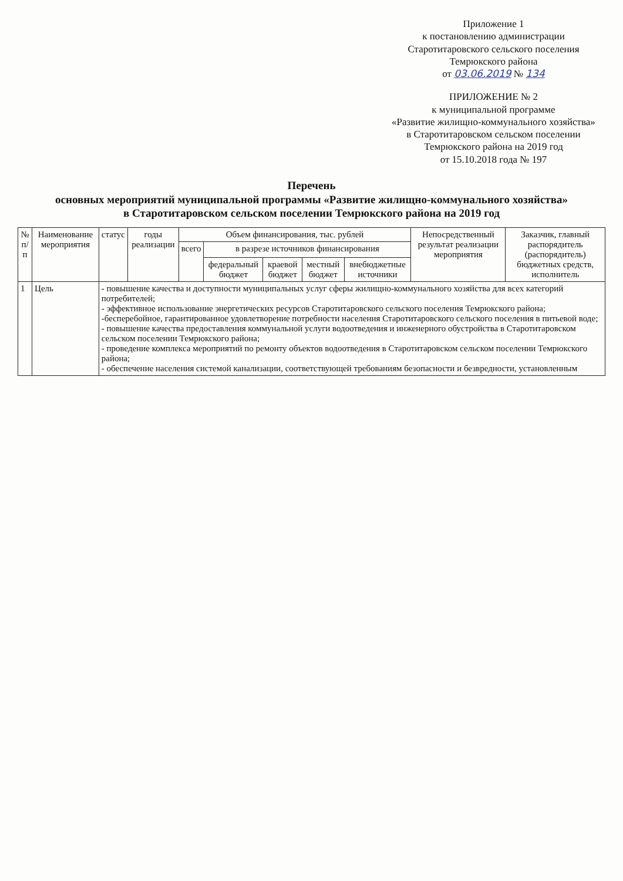Приложение 1
к постановлению администрации
Старотитаровского сельского поселения
Темрюкского района
от 03.06.2019 № 134
ПРИЛОЖЕНИЕ № 2
к муниципальной программе
«Развитие жилищно-коммунального хозяйства»
в Старотитаровском сельском поселении
Темрюкского района на 2019 год
от 15.10.2018 года № 197
Перечень
основных мероприятий муниципальной программы «Развитие жилищно-коммунального хозяйства»
в Старотитаровском сельском поселении Темрюкского района на 2019 год
| № п/п | Наименование мероприятия | статус | годы реализации | Объем финансирования, тыс. рублей | | | | | Непосредственный результат реализации мероприятия | Заказчик, главный распорядитель (распорядитель) бюджетных средств, исполнитель |
| --- | --- | --- | --- | --- | --- | --- | --- | --- | --- | --- |
| | | | | всего | в разрезе источников финансирования | | | | | |
| | | | | | федеральный бюджет | краевой бюджет | местный бюджет | внебюджетные источники | | |
| 1 | Цель | - повышение качества и доступности муниципальных услуг сферы жилищно-коммунального хозяйства для всех категорий потребителей; - эффективное использование энергетических ресурсов Старотитаровского сельского поселения Темрюкского района; -бесперебойное, гарантированное удовлетворение потребности населения Старотитаровского сельского поселения в питьевой воде; - повышение качества предоставления коммунальной услуги водоотведения и инженерного обустройства в Старотитаровском сельском поселении Темрюкского района; - проведение комплекса мероприятий по ремонту объектов водоотведения в Старотитаровском сельском поселении Темрюкского района; - обеспечение населения системой канализации, соответствующей требованиям безопасности и безвредности, установленным | | | | | | | | |